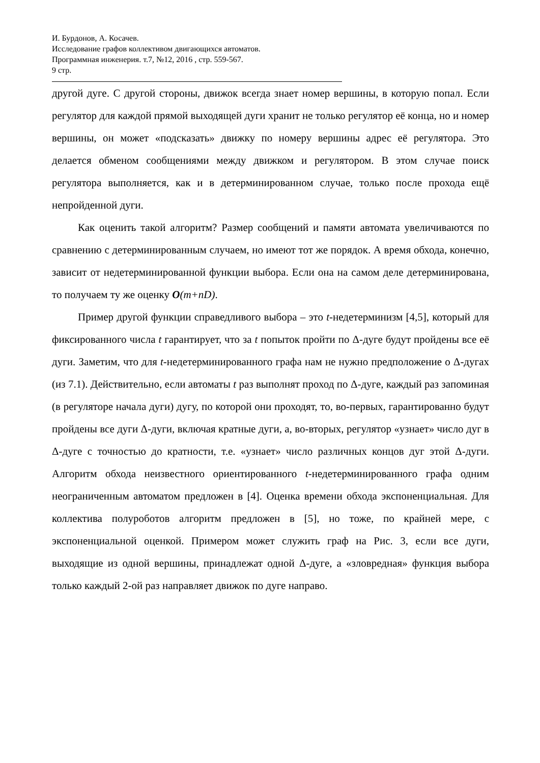И. Бурдонов, А. Косачев.
Исследование графов коллективом двигающихся автоматов.
Программная инженерия. т.7, №12, 2016 , стр. 559-567.
9 стр.
другой дуге. С другой стороны, движок всегда знает номер вершины, в которую попал. Если регулятор для каждой прямой выходящей дуги хранит не только регулятор её конца, но и номер вершины, он может «подсказать» движку по номеру вершины адрес её регулятора. Это делается обменом сообщениями между движком и регулятором. В этом случае поиск регулятора выполняется, как и в детерминированном случае, только после прохода ещё непройденной дуги.
Как оценить такой алгоритм? Размер сообщений и памяти автомата увеличиваются по сравнению с детерминированным случаем, но имеют тот же порядок. А время обхода, конечно, зависит от недетерминированной функции выбора. Если она на самом деле детерминирована, то получаем ту же оценку O(m+nD).
Пример другой функции справедливого выбора – это t-недетерминизм [4,5], который для фиксированного числа t гарантирует, что за t попыток пройти по Δ-дуге будут пройдены все её дуги. Заметим, что для t-недетерминированного графа нам не нужно предположение о Δ-дугах (из 7.1). Действительно, если автоматы t раз выполнят проход по Δ-дуге, каждый раз запоминая (в регуляторе начала дуги) дугу, по которой они проходят, то, во-первых, гарантированно будут пройдены все дуги Δ-дуги, включая кратные дуги, а, во-вторых, регулятор «узнает» число дуг в Δ-дуге с точностью до кратности, т.е. «узнает» число различных концов дуг этой Δ-дуги. Алгоритм обхода неизвестного ориентированного t-недетерминированного графа одним неограниченным автоматом предложен в [4]. Оценка времени обхода экспоненциальная. Для коллектива полуроботов алгоритм предложен в [5], но тоже, по крайней мере, с экспоненциальной оценкой. Примером может служить граф на Рис. 3, если все дуги, выходящие из одной вершины, принадлежат одной Δ-дуге, а «зловредная» функция выбора только каждый 2-ой раз направляет движок по дуге направо.